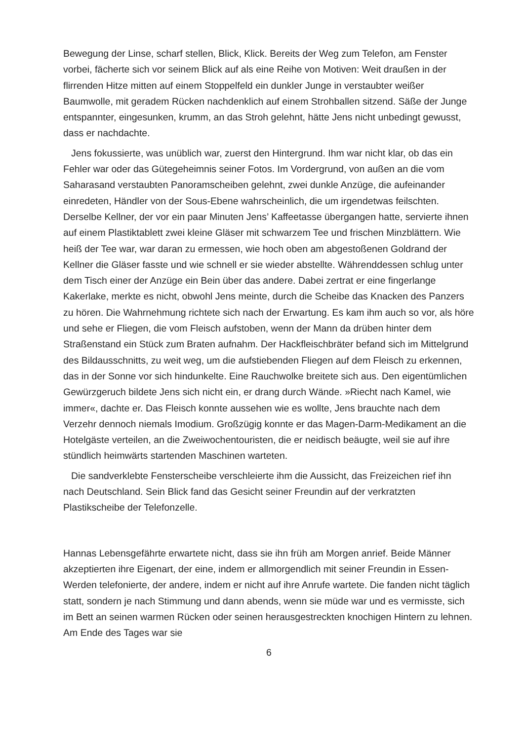Bewegung der Linse, scharf stellen, Blick, Klick. Bereits der Weg zum Telefon, am Fenster vorbei, fächerte sich vor seinem Blick auf als eine Reihe von Motiven: Weit draußen in der flirrenden Hitze mitten auf einem Stoppelfeld ein dunkler Junge in verstaubter weißer Baumwolle, mit geradem Rücken nachdenklich auf einem Strohballen sitzend. Säße der Junge entspannter, eingesunken, krumm, an das Stroh gelehnt, hätte Jens nicht unbedingt gewusst, dass er nachdachte.
Jens fokussierte, was unüblich war, zuerst den Hintergrund. Ihm war nicht klar, ob das ein Fehler war oder das Gütegeheimnis seiner Fotos. Im Vordergrund, von außen an die vom Saharasand verstaubten Panoramscheiben gelehnt, zwei dunkle Anzüge, die aufeinander einredeten, Händler von der Sous-Ebene wahrscheinlich, die um irgendetwas feilschten. Derselbe Kellner, der vor ein paar Minuten Jens’ Kaffeetasse übergangen hatte, servierte ihnen auf einem Plastiktablett zwei kleine Gläser mit schwarzem Tee und frischen Minzblättern. Wie heiß der Tee war, war daran zu ermessen, wie hoch oben am abgestoßenen Goldrand der Kellner die Gläser fasste und wie schnell er sie wieder abstellte. Währenddessen schlug unter dem Tisch einer der Anzüge ein Bein über das andere. Dabei zertrat er eine fingerlange Kakerlake, merkte es nicht, obwohl Jens meinte, durch die Scheibe das Knacken des Panzers zu hören. Die Wahrnehmung richtete sich nach der Erwartung. Es kam ihm auch so vor, als höre und sehe er Fliegen, die vom Fleisch aufstoben, wenn der Mann da drüben hinter dem Straßenstand ein Stück zum Braten aufnahm. Der Hackfleischbräter befand sich im Mittelgrund des Bildausschnitts, zu weit weg, um die aufstiebenden Fliegen auf dem Fleisch zu erkennen, das in der Sonne vor sich hindunkelte. Eine Rauchwolke breitete sich aus. Den eigentümlichen Gewürzgeruch bildete Jens sich nicht ein, er drang durch Wände. »Riecht nach Kamel, wie immer«, dachte er. Das Fleisch konnte aussehen wie es wollte, Jens brauchte nach dem Verzehr dennoch niemals Imodium. Großzügig konnte er das Magen-Darm-Medikament an die Hotelgäste verteilen, an die Zweiwochentouristen, die er neidisch beäugte, weil sie auf ihre stündlich heimwärts startenden Maschinen warteten.
Die sandverklebte Fensterscheibe verschleierte ihm die Aussicht, das Freizeichen rief ihn nach Deutschland. Sein Blick fand das Gesicht seiner Freundin auf der verkratzten Plastikscheibe der Telefonzelle.
Hannas Lebensgefährte erwartete nicht, dass sie ihn früh am Morgen anrief. Beide Männer akzeptierten ihre Eigenart, der eine, indem er allmorgendlich mit seiner Freundin in Essen-Werden telefonierte, der andere, indem er nicht auf ihre Anrufe wartete. Die fanden nicht täglich statt, sondern je nach Stimmung und dann abends, wenn sie müde war und es vermisste, sich im Bett an seinen warmen Rücken oder seinen herausgestreckten knochigen Hintern zu lehnen. Am Ende des Tages war sie
6